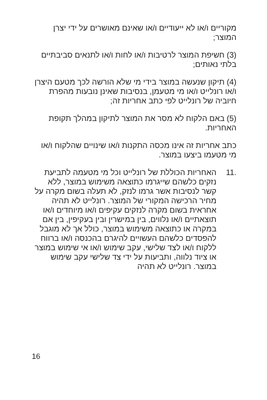מקוריים ו/או לא ייעודיים ו/או שאינם מאושרים על ידי יצרן המוצר;
(3) חשיפת המוצר לרטיבות ו/או לחות ו/או לתנאים סביבתיים בלתי נאותים;
(4) תיקון שנעשה במוצר בידי מי שלא הורשה לכך מטעם היצרן ו/או רונלייט ו/או מי מטעמן, בנסיבות שאינן נובעות מהפרת חיוביה של רונלייט לפי כתב אחריות זה;
(5) באם הלקוח לא מסר את המוצר לתיקון במהלך תקופת האחריות.
כתב אחריות זה אינו מכסה התקנות ו/או שינויים שהלקוח ו/או מי מטעמו ביצעו במוצר.
.11 האחריות הכוללת של רונלייט וכל מי מטעמה לתביעת נזקים כלשהם שייגרמו כתוצאה משימוש במוצר, ללא קשר לנסיבות אשר גרמו לנזק, לא תעלה בשום מקרה על מחיר הרכישה המקורי של המוצר. רונלייט לא תהיה אחראית בשום מקרה לנזקים עקיפים ו/או מיוחדים ו/או תוצאתיים ו/או נלווים, בין במישרין ובין בעקיפין, בין אם במקרה או כתוצאה משימוש במוצר, כולל אך לא מוגבל להפסדים כלשהם העשויים להיגרם בהכנסה ו/או ברווח ללקוח ו/או לצד שלישי, עקב שימוש ו/או אי שימוש במוצר או ציוד נלווה, ותביעות על ידי צד שלישי עקב שימוש במוצר. רונלייט לא תהיה
16